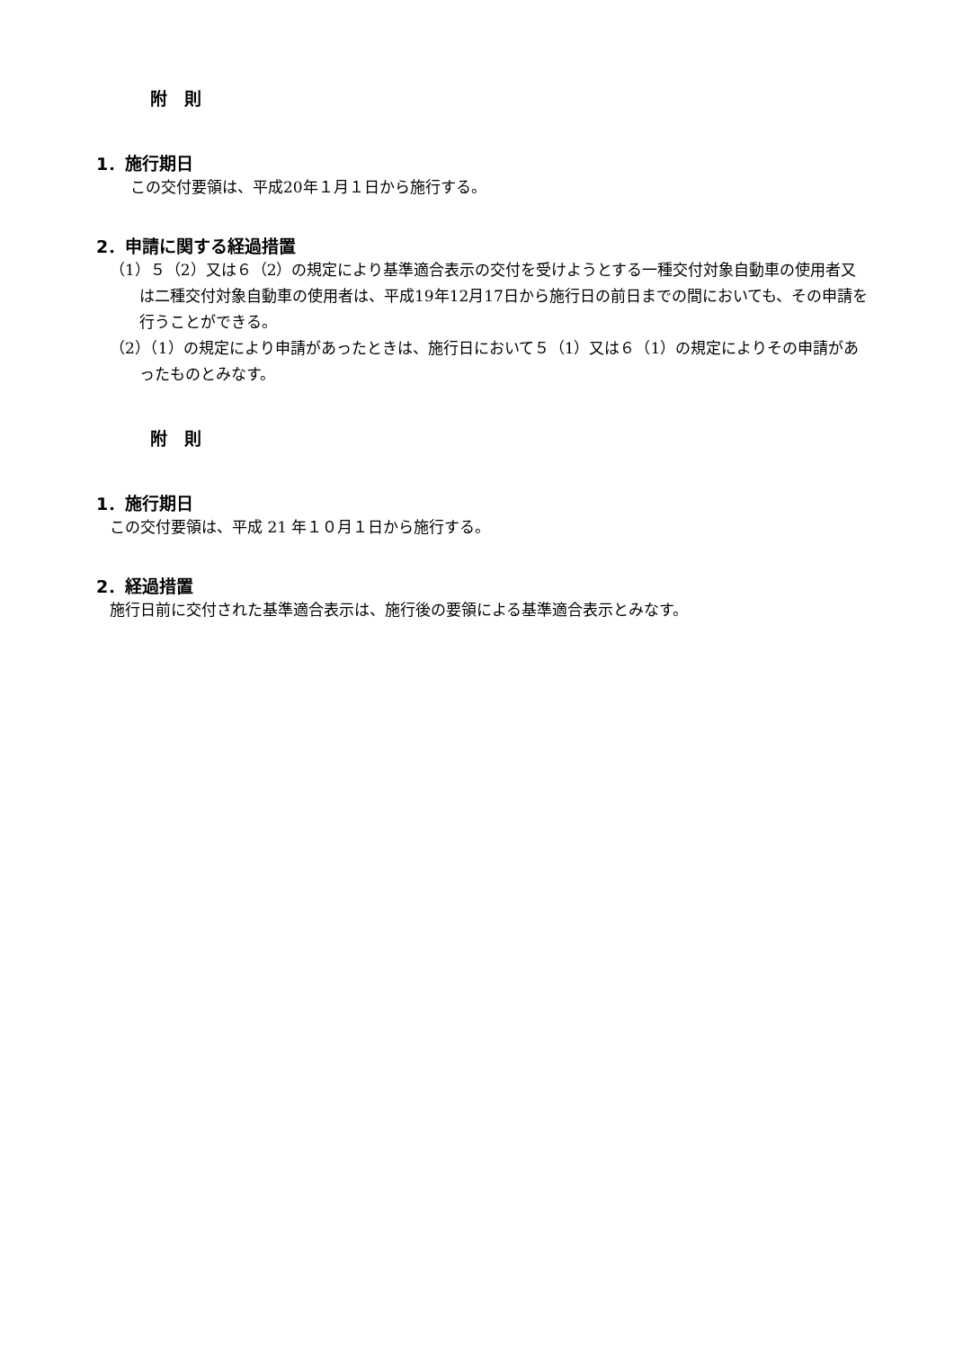附　則
1．施行期日
この交付要領は、平成20年１月１日から施行する。
2．申請に関する経過措置
（1）５（2）又は６（2）の規定により基準適合表示の交付を受けようとする一種交付対象自動車の使用者又は二種交付対象自動車の使用者は、平成19年12月17日から施行日の前日までの間においても、その申請を行うことができる。
（2）（1）の規定により申請があったときは、施行日において５（1）又は６（1）の規定によりその申請があったものとみなす。
附　則
1．施行期日
この交付要領は、平成 21 年１０月１日から施行する。
2．経過措置
施行日前に交付された基準適合表示は、施行後の要領による基準適合表示とみなす。